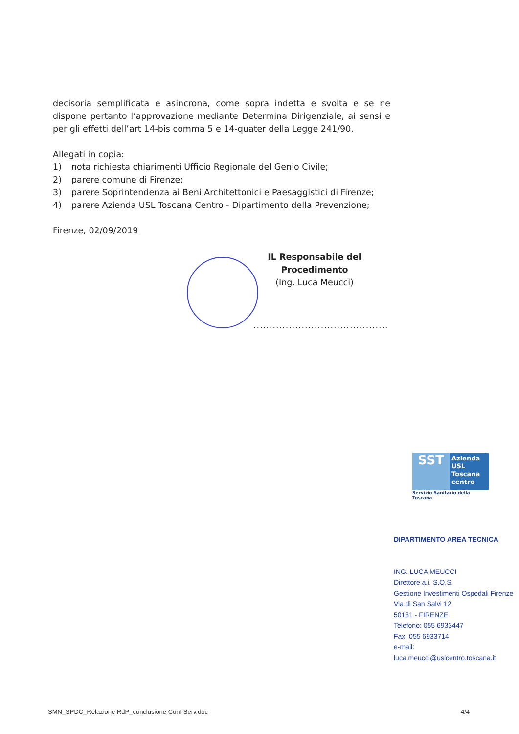decisoria semplificata e asincrona, come sopra indetta e svolta e se ne dispone pertanto l’approvazione mediante Determina Dirigenziale, ai sensi e per gli effetti dell’art 14-bis comma 5 e 14-quater della Legge 241/90.
Allegati in copia:
1) nota richiesta chiarimenti Ufficio Regionale del Genio Civile;
2) parere comune di Firenze;
3) parere Soprintendenza ai Beni Architettonici e Paesaggistici di Firenze;
4) parere Azienda USL Toscana Centro - Dipartimento della Prevenzione;
Firenze, 02/09/2019
IL Responsabile del Procedimento
(Ing. Luca Meucci)
..........................................
SST
Azienda
USL
Toscana
centro
Servizio Sanitario della Toscana
DIPARTIMENTO AREA TECNICA
ING. LUCA MEUCCI
Direttore a.i. S.O.S.
Gestione Investimenti Ospedali Firenze
Via di San Salvi 12
50131 - FIRENZE
Telefono: 055 6933447
Fax: 055 6933714
e-mail:
luca.meucci@uslcentro.toscana.it
SMN_SPDC_Relazione RdP_conclusione Conf Serv.doc 4/4